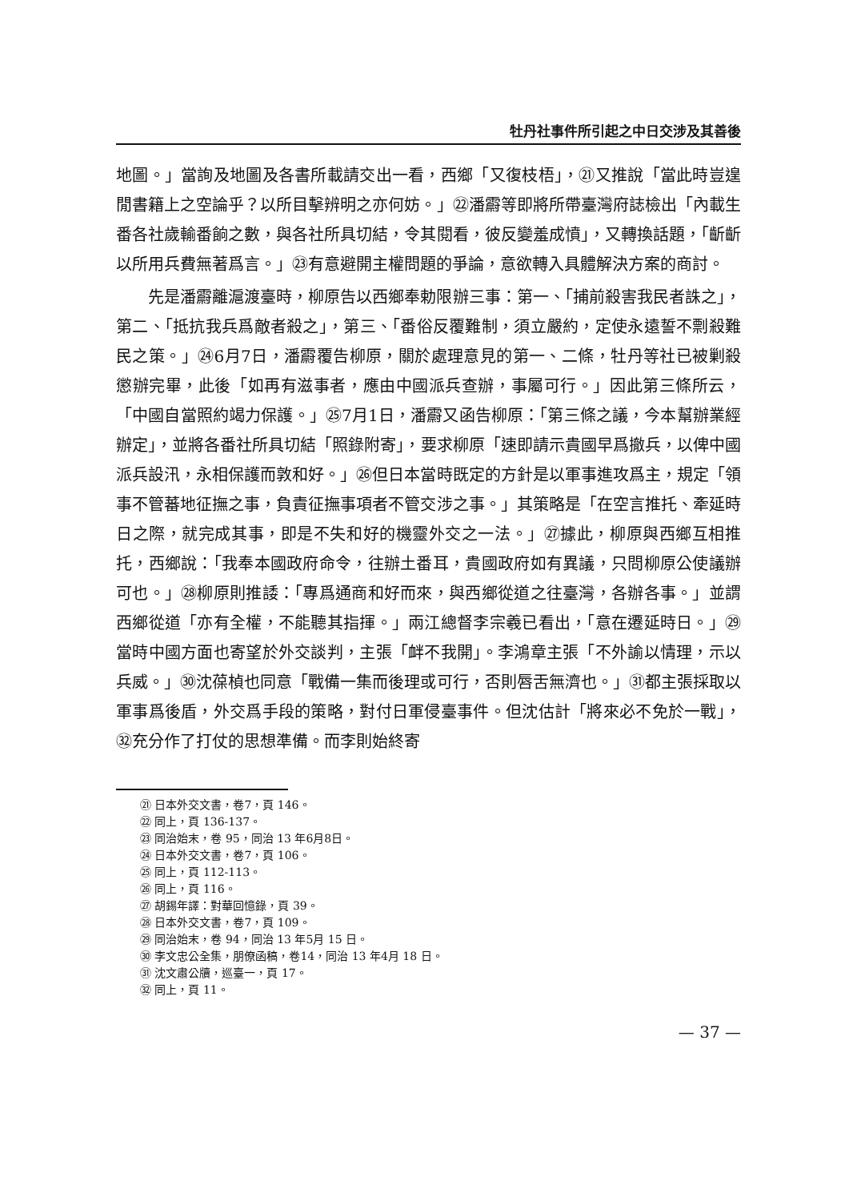牡丹社事件所引起之中日交涉及其善後
地圖。」當詢及地圖及各書所載請交出一看，西鄉「又復枝梧」，㉑又推說「當此時豈遑閒書籍上之空論乎？以所目擊辨明之亦何妨。」㉒潘霨等即將所帶臺灣府誌檢出「內載生番各社歲輸番餉之數，與各社所具切結，令其閱看，彼反變羞成憤」，又轉換話題，「齗齗以所用兵費無著爲言。」㉓有意避開主權問題的爭論，意欲轉入具體解決方案的商討。
先是潘霨離滬渡臺時，柳原告以西鄉奉勅限辦三事：第一、「捕前殺害我民者誅之」，第二、「抵抗我兵爲敵者殺之」，第三、「番俗反覆難制，須立嚴約，定使永遠誓不剽殺難民之策。」㉔6月7日，潘霨覆告柳原，關於處理意見的第一、二條，牡丹等社已被剿殺懲辦完畢，此後「如再有滋事者，應由中國派兵查辦，事屬可行。」因此第三條所云，「中國自當照約竭力保護。」㉕7月1日，潘霨又函告柳原：「第三條之議，今本幫辦業經辦定」，並將各番社所具切結「照錄附寄」，要求柳原「速即請示貴國早爲撤兵，以俾中國派兵設汛，永相保護而敦和好。」㉖但日本當時既定的方針是以軍事進攻爲主，規定「領事不管蕃地征撫之事，負責征撫事項者不管交涉之事。」其策略是「在空言推托、牽延時日之際，就完成其事，即是不失和好的機靈外交之一法。」㉗據此，柳原與西鄉互相推托，西鄉說：「我奉本國政府命令，往辦土番耳，貴國政府如有異議，只問柳原公使議辦可也。」㉘柳原則推諉：「專爲通商和好而來，與西鄉從道之往臺灣，各辦各事。」並謂西鄉從道「亦有全權，不能聽其指揮。」兩江總督李宗羲已看出，「意在遷延時日。」㉙當時中國方面也寄望於外交談判，主張「衅不我開」。李鴻章主張「不外諭以情理，示以兵威。」㉚沈葆楨也同意「戰備一集而後理或可行，否則唇舌無濟也。」㉛都主張採取以軍事爲後盾，外交爲手段的策略，對付日軍侵臺事件。但沈估計「將來必不免於一戰」，㉜充分作了打仗的思想準備。而李則始終寄
㉑ 日本外交文書，卷7，頁 146。
㉒ 同上，頁 136-137。
㉓ 同治始末，卷 95，同治 13 年6月8日。
㉔ 日本外交文書，卷7，頁 106。
㉕ 同上，頁 112-113。
㉖ 同上，頁 116。
㉗ 胡錫年譯：對華回憶錄，頁 39。
㉘ 日本外交文書，卷7，頁 109。
㉙ 同治始末，卷 94，同治 13 年5月 15 日。
㉚ 李文忠公全集，朋僚函稿，卷14，同治 13 年4月 18 日。
㉛ 沈文肅公牘，巡臺一，頁 17。
㉜ 同上，頁 11。
— 37 —